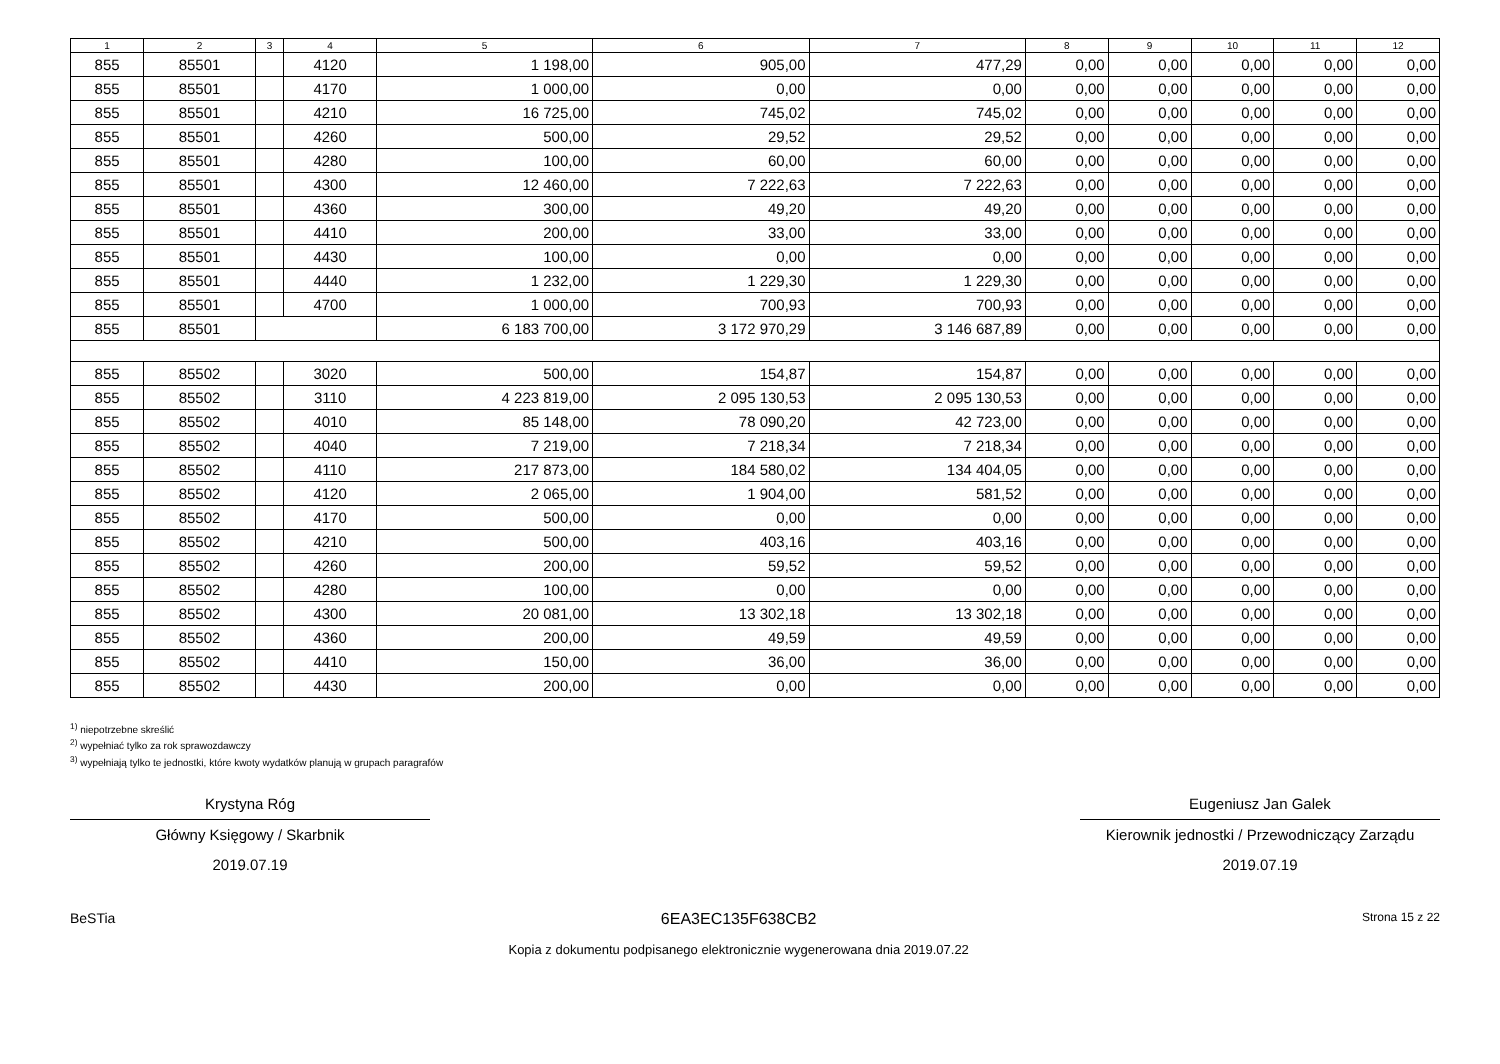| 1 | 2 | 3 | 4 | 5 | 6 | 7 | 8 | 9 | 10 | 11 | 12 |
| --- | --- | --- | --- | --- | --- | --- | --- | --- | --- | --- | --- |
| 855 | 85501 | | 4120 | 1 198,00 | 905,00 | 477,29 | 0,00 | 0,00 | 0,00 | 0,00 | 0,00 |
| 855 | 85501 | | 4170 | 1 000,00 | 0,00 | 0,00 | 0,00 | 0,00 | 0,00 | 0,00 | 0,00 |
| 855 | 85501 | | 4210 | 16 725,00 | 745,02 | 745,02 | 0,00 | 0,00 | 0,00 | 0,00 | 0,00 |
| 855 | 85501 | | 4260 | 500,00 | 29,52 | 29,52 | 0,00 | 0,00 | 0,00 | 0,00 | 0,00 |
| 855 | 85501 | | 4280 | 100,00 | 60,00 | 60,00 | 0,00 | 0,00 | 0,00 | 0,00 | 0,00 |
| 855 | 85501 | | 4300 | 12 460,00 | 7 222,63 | 7 222,63 | 0,00 | 0,00 | 0,00 | 0,00 | 0,00 |
| 855 | 85501 | | 4360 | 300,00 | 49,20 | 49,20 | 0,00 | 0,00 | 0,00 | 0,00 | 0,00 |
| 855 | 85501 | | 4410 | 200,00 | 33,00 | 33,00 | 0,00 | 0,00 | 0,00 | 0,00 | 0,00 |
| 855 | 85501 | | 4430 | 100,00 | 0,00 | 0,00 | 0,00 | 0,00 | 0,00 | 0,00 | 0,00 |
| 855 | 85501 | | 4440 | 1 232,00 | 1 229,30 | 1 229,30 | 0,00 | 0,00 | 0,00 | 0,00 | 0,00 |
| 855 | 85501 | | 4700 | 1 000,00 | 700,93 | 700,93 | 0,00 | 0,00 | 0,00 | 0,00 | 0,00 |
| 855 | 85501 | | | 6 183 700,00 | 3 172 970,29 | 3 146 687,89 | 0,00 | 0,00 | 0,00 | 0,00 | 0,00 |
| 855 | 85502 | | 3020 | 500,00 | 154,87 | 154,87 | 0,00 | 0,00 | 0,00 | 0,00 | 0,00 |
| 855 | 85502 | | 3110 | 4 223 819,00 | 2 095 130,53 | 2 095 130,53 | 0,00 | 0,00 | 0,00 | 0,00 | 0,00 |
| 855 | 85502 | | 4010 | 85 148,00 | 78 090,20 | 42 723,00 | 0,00 | 0,00 | 0,00 | 0,00 | 0,00 |
| 855 | 85502 | | 4040 | 7 219,00 | 7 218,34 | 7 218,34 | 0,00 | 0,00 | 0,00 | 0,00 | 0,00 |
| 855 | 85502 | | 4110 | 217 873,00 | 184 580,02 | 134 404,05 | 0,00 | 0,00 | 0,00 | 0,00 | 0,00 |
| 855 | 85502 | | 4120 | 2 065,00 | 1 904,00 | 581,52 | 0,00 | 0,00 | 0,00 | 0,00 | 0,00 |
| 855 | 85502 | | 4170 | 500,00 | 0,00 | 0,00 | 0,00 | 0,00 | 0,00 | 0,00 | 0,00 |
| 855 | 85502 | | 4210 | 500,00 | 403,16 | 403,16 | 0,00 | 0,00 | 0,00 | 0,00 | 0,00 |
| 855 | 85502 | | 4260 | 200,00 | 59,52 | 59,52 | 0,00 | 0,00 | 0,00 | 0,00 | 0,00 |
| 855 | 85502 | | 4280 | 100,00 | 0,00 | 0,00 | 0,00 | 0,00 | 0,00 | 0,00 | 0,00 |
| 855 | 85502 | | 4300 | 20 081,00 | 13 302,18 | 13 302,18 | 0,00 | 0,00 | 0,00 | 0,00 | 0,00 |
| 855 | 85502 | | 4360 | 200,00 | 49,59 | 49,59 | 0,00 | 0,00 | 0,00 | 0,00 | 0,00 |
| 855 | 85502 | | 4410 | 150,00 | 36,00 | 36,00 | 0,00 | 0,00 | 0,00 | 0,00 | 0,00 |
| 855 | 85502 | | 4430 | 200,00 | 0,00 | 0,00 | 0,00 | 0,00 | 0,00 | 0,00 | 0,00 |
<sup>1)</sup> niepotrzebne skreślić
<sup>2)</sup> wypełniać tylko za rok sprawozdawczy
<sup>3)</sup> wypełniają tylko te jednostki, które kwoty wydatków planują w grupach paragrafów
Krystyna Róg
Główny Księgowy / Skarbnik
2019.07.19
Eugeniusz Jan Galek
Kierownik jednostki / Przewodniczący Zarządu
2019.07.19
BeSTia 6EA3EC135F638CB2
Kopia z dokumentu podpisanego elektronicznie wygenerowana dnia 2019.07.22
Strona 15 z 22